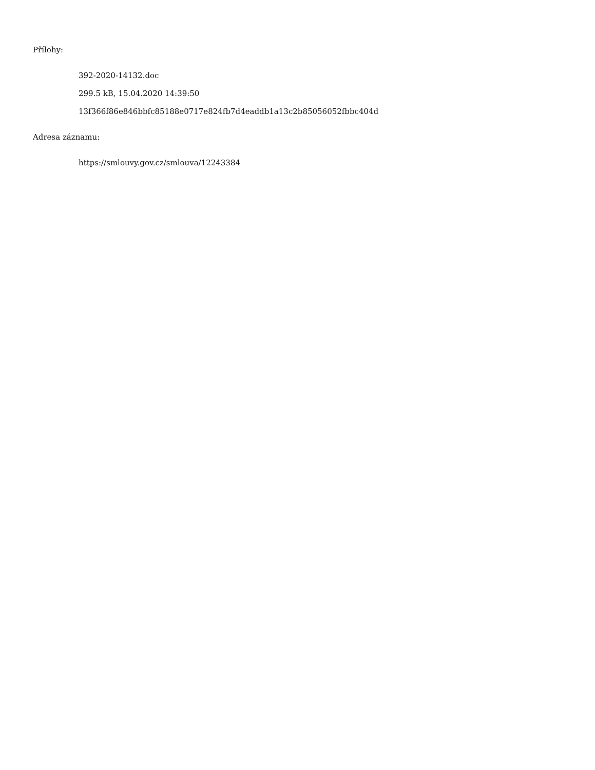Přílohy:
392-2020-14132.doc
299.5 kB, 15.04.2020 14:39:50
13f366f86e846bbfc85188e0717e824fb7d4eaddb1a13c2b85056052fbbc404d
Adresa záznamu:
https://smlouvy.gov.cz/smlouva/12243384